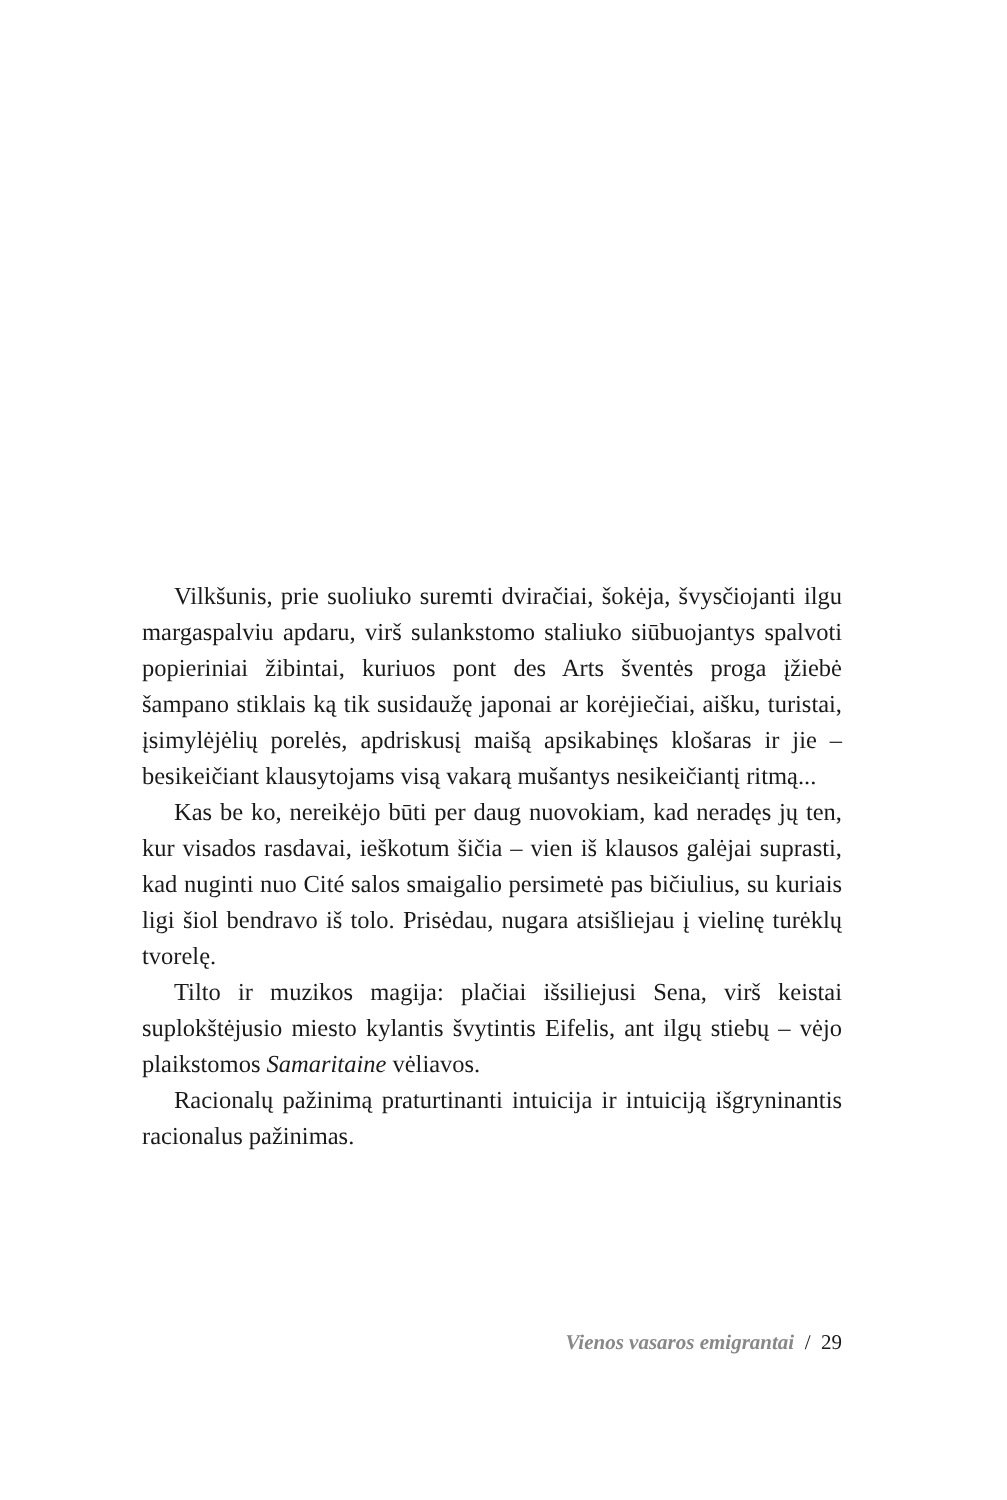Vilkšunis, prie suoliuko suremti dviračiai, šokėja, švysčiojanti ilgu margaspalviu apdaru, virš sulankstomo staliuko siūbuojantys spalvoti popieriniai žibintai, kuriuos pont des Arts šventės proga įžiebė šampano stiklais ką tik susidaužę japonai ar korėjiečiai, aišku, turistai, įsimylėjėlių porelės, apdriskusį maišą apsikabinęs klošaras ir jie – besikeičiant klausytojams visą vakarą mušantys nesikeičiantį ritmą...
Kas be ko, nereikėjo būti per daug nuovokiam, kad neradęs jų ten, kur visados rasdavai, ieškotum šičia – vien iš klausos galėjai suprasti, kad nuginti nuo Cité salos smaigalio persimetė pas bičiulius, su kuriais ligi šiol bendravo iš tolo. Prisėdau, nugara atsišliejau į vielinę turėklų tvorelę.
Tilto ir muzikos magija: plačiai išsiliejusi Sena, virš keistai suplokštėjusio miesto kylantis švytintis Eifelis, ant ilgų stiebų – vėjo plaikstomos Samaritaine vėliavos.
Racionalų pažinimą praturtinanti intuicija ir intuiciją išgryninantis racionalus pažinimas.
Vienos vasaros emigrantai / 29